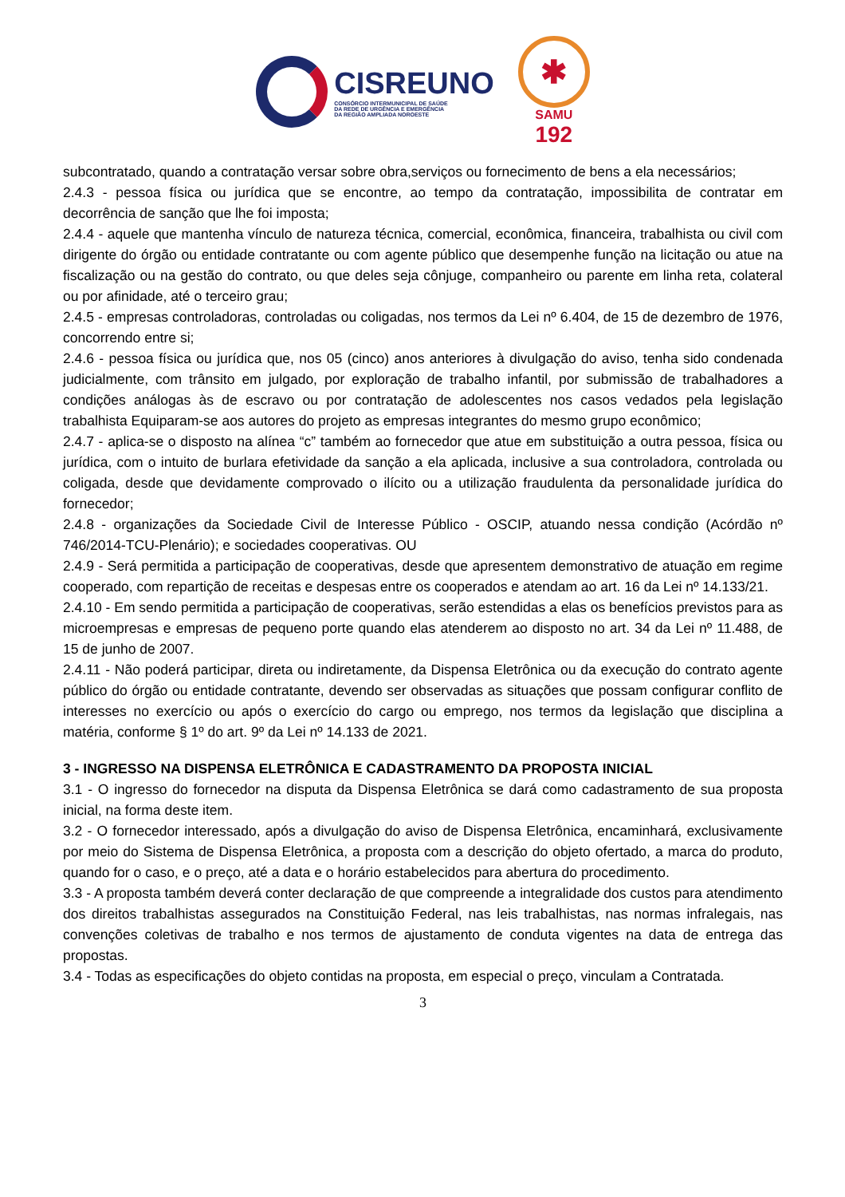CISREUNO
CONSÓRCIO INTERMUNICIPAL DE SAÚDE
DA REDE DE URGÊNCIA E EMERGÊNCIA
DA REGIÃO AMPLIADA NOROESTE
✱
SAMU
192
subcontratado, quando a contratação versar sobre obra,serviços ou fornecimento de bens a ela necessários;
2.4.3 - pessoa física ou jurídica que se encontre, ao tempo da contratação, impossibilita de contratar em decorrência de sanção que lhe foi imposta;
2.4.4 - aquele que mantenha vínculo de natureza técnica, comercial, econômica, financeira, trabalhista ou civil com dirigente do órgão ou entidade contratante ou com agente público que desempenhe função na licitação ou atue na fiscalização ou na gestão do contrato, ou que deles seja cônjuge, companheiro ou parente em linha reta, colateral ou por afinidade, até o terceiro grau;
2.4.5 - empresas controladoras, controladas ou coligadas, nos termos da Lei nº 6.404, de 15 de dezembro de 1976, concorrendo entre si;
2.4.6 - pessoa física ou jurídica que, nos 05 (cinco) anos anteriores à divulgação do aviso, tenha sido condenada judicialmente, com trânsito em julgado, por exploração de trabalho infantil, por submissão de trabalhadores a condições análogas às de escravo ou por contratação de adolescentes nos casos vedados pela legislação trabalhista Equiparam-se aos autores do projeto as empresas integrantes do mesmo grupo econômico;
2.4.7 - aplica-se o disposto na alínea “c” também ao fornecedor que atue em substituição a outra pessoa, física ou jurídica, com o intuito de burlara efetividade da sanção a ela aplicada, inclusive a sua controladora, controlada ou coligada, desde que devidamente comprovado o ilícito ou a utilização fraudulenta da personalidade jurídica do fornecedor;
2.4.8 - organizações da Sociedade Civil de Interesse Público - OSCIP, atuando nessa condição (Acórdão nº 746/2014-TCU-Plenário); e sociedades cooperativas. OU
2.4.9 - Será permitida a participação de cooperativas, desde que apresentem demonstrativo de atuação em regime cooperado, com repartição de receitas e despesas entre os cooperados e atendam ao art. 16 da Lei nº 14.133/21.
2.4.10 - Em sendo permitida a participação de cooperativas, serão estendidas a elas os benefícios previstos para as microempresas e empresas de pequeno porte quando elas atenderem ao disposto no art. 34 da Lei nº 11.488, de 15 de junho de 2007.
2.4.11 - Não poderá participar, direta ou indiretamente, da Dispensa Eletrônica ou da execução do contrato agente público do órgão ou entidade contratante, devendo ser observadas as situações que possam configurar conflito de interesses no exercício ou após o exercício do cargo ou emprego, nos termos da legislação que disciplina a matéria, conforme § 1º do art. 9º da Lei nº 14.133 de 2021.
3 - INGRESSO NA DISPENSA ELETRÔNICA E CADASTRAMENTO DA PROPOSTA INICIAL
3.1 - O ingresso do fornecedor na disputa da Dispensa Eletrônica se dará como cadastramento de sua proposta inicial, na forma deste item.
3.2 - O fornecedor interessado, após a divulgação do aviso de Dispensa Eletrônica, encaminhará, exclusivamente por meio do Sistema de Dispensa Eletrônica, a proposta com a descrição do objeto ofertado, a marca do produto, quando for o caso, e o preço, até a data e o horário estabelecidos para abertura do procedimento.
3.3 - A proposta também deverá conter declaração de que compreende a integralidade dos custos para atendimento dos direitos trabalhistas assegurados na Constituição Federal, nas leis trabalhistas, nas normas infralegais, nas convenções coletivas de trabalho e nos termos de ajustamento de conduta vigentes na data de entrega das propostas.
3.4 - Todas as especificações do objeto contidas na proposta, em especial o preço, vinculam a Contratada.
3